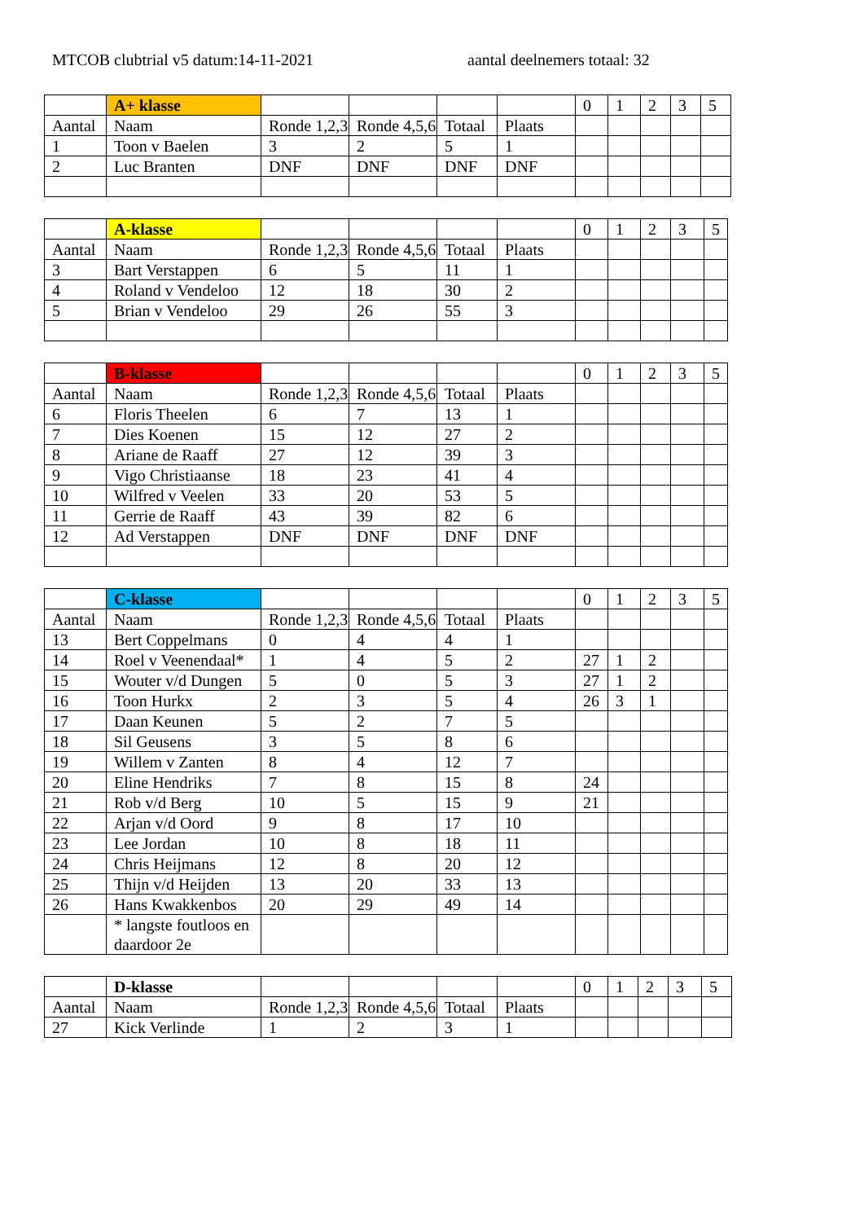MTCOB clubtrial v5 datum:14-11-2021 aantal deelnemers totaal: 32
| | A+ klasse | | | | | 0 | 1 | 2 | 3 | 5 |
| Aantal | Naam | Ronde 1,2,3 | Ronde 4,5,6 | Totaal | Plaats | | | | | |
| 1 | Toon v Baelen | 3 | 2 | 5 | 1 | | | | | |
| 2 | Luc Branten | DNF | DNF | DNF | DNF | | | | | |
| | A-klasse | | | | | 0 | 1 | 2 | 3 | 5 |
| Aantal | Naam | Ronde 1,2,3 | Ronde 4,5,6 | Totaal | Plaats | | | | | |
| 3 | Bart Verstappen | 6 | 5 | 11 | 1 | | | | | |
| 4 | Roland v Vendeloo | 12 | 18 | 30 | 2 | | | | | |
| 5 | Brian v Vendeloo | 29 | 26 | 55 | 3 | | | | | |
| | B-klasse | | | | | 0 | 1 | 2 | 3 | 5 |
| Aantal | Naam | Ronde 1,2,3 | Ronde 4,5,6 | Totaal | Plaats | | | | | |
| 6 | Floris Theelen | 6 | 7 | 13 | 1 | | | | | |
| 7 | Dies Koenen | 15 | 12 | 27 | 2 | | | | | |
| 8 | Ariane de Raaff | 27 | 12 | 39 | 3 | | | | | |
| 9 | Vigo Christiaanse | 18 | 23 | 41 | 4 | | | | | |
| 10 | Wilfred v Veelen | 33 | 20 | 53 | 5 | | | | | |
| 11 | Gerrie de Raaff | 43 | 39 | 82 | 6 | | | | | |
| 12 | Ad Verstappen | DNF | DNF | DNF | DNF | | | | | |
| | C-klasse | | | | | 0 | 1 | 2 | 3 | 5 |
| Aantal | Naam | Ronde 1,2,3 | Ronde 4,5,6 | Totaal | Plaats | | | | | |
| 13 | Bert Coppelmans | 0 | 4 | 4 | 1 | | | | | |
| 14 | Roel v Veenendaal* | 1 | 4 | 5 | 2 | 27 | 1 | 2 | | |
| 15 | Wouter v/d Dungen | 5 | 0 | 5 | 3 | 27 | 1 | 2 | | |
| 16 | Toon Hurkx | 2 | 3 | 5 | 4 | 26 | 3 | 1 | | |
| 17 | Daan Keunen | 5 | 2 | 7 | 5 | | | | | |
| 18 | Sil Geusens | 3 | 5 | 8 | 6 | | | | | |
| 19 | Willem v Zanten | 8 | 4 | 12 | 7 | | | | | |
| 20 | Eline Hendriks | 7 | 8 | 15 | 8 | 24 | | | | |
| 21 | Rob v/d Berg | 10 | 5 | 15 | 9 | 21 | | | | |
| 22 | Arjan v/d Oord | 9 | 8 | 17 | 10 | | | | | |
| 23 | Lee Jordan | 10 | 8 | 18 | 11 | | | | | |
| 24 | Chris Heijmans | 12 | 8 | 20 | 12 | | | | | |
| 25 | Thijn v/d Heijden | 13 | 20 | 33 | 13 | | | | | |
| 26 | Hans Kwakkenbos | 20 | 29 | 49 | 14 | | | | | |
| | * langste foutloos en daardoor 2e | | | | | | | | | |
| | D-klasse | | | | | 0 | 1 | 2 | 3 | 5 |
| Aantal | Naam | Ronde 1,2,3 | Ronde 4,5,6 | Totaal | Plaats | | | | | |
| 27 | Kick Verlinde | 1 | 2 | 3 | 1 | | | | | |